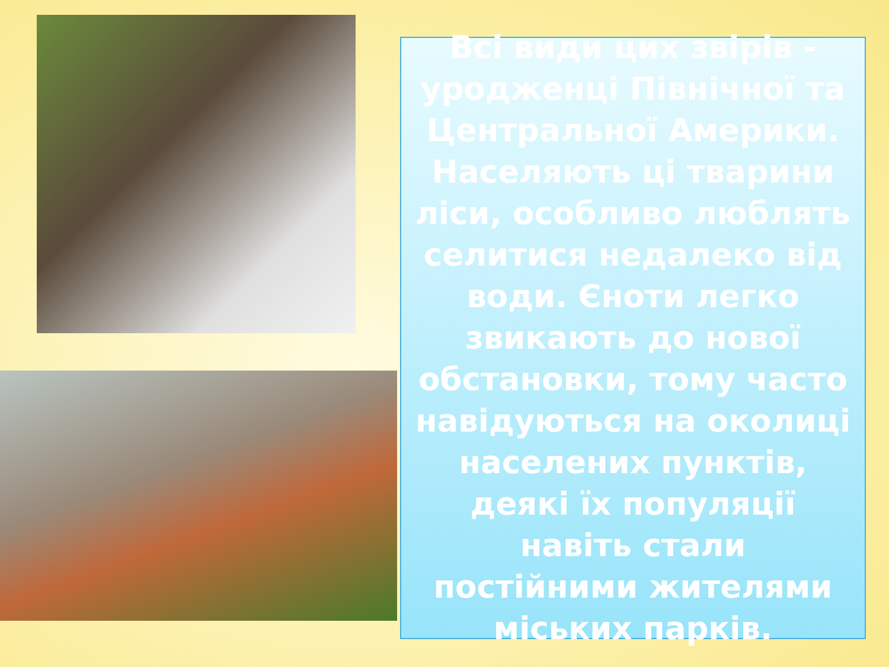Всі види цих звірів - уродженці Північної та Центральної Америки. Населяють ці тварини ліси, особливо люблять селитися недалеко від води. Єноти легко звикають до нової обстановки, тому часто навідуються на околиці населених пунктів, деякі їх популяції навіть стали постійними жителями міських парків.